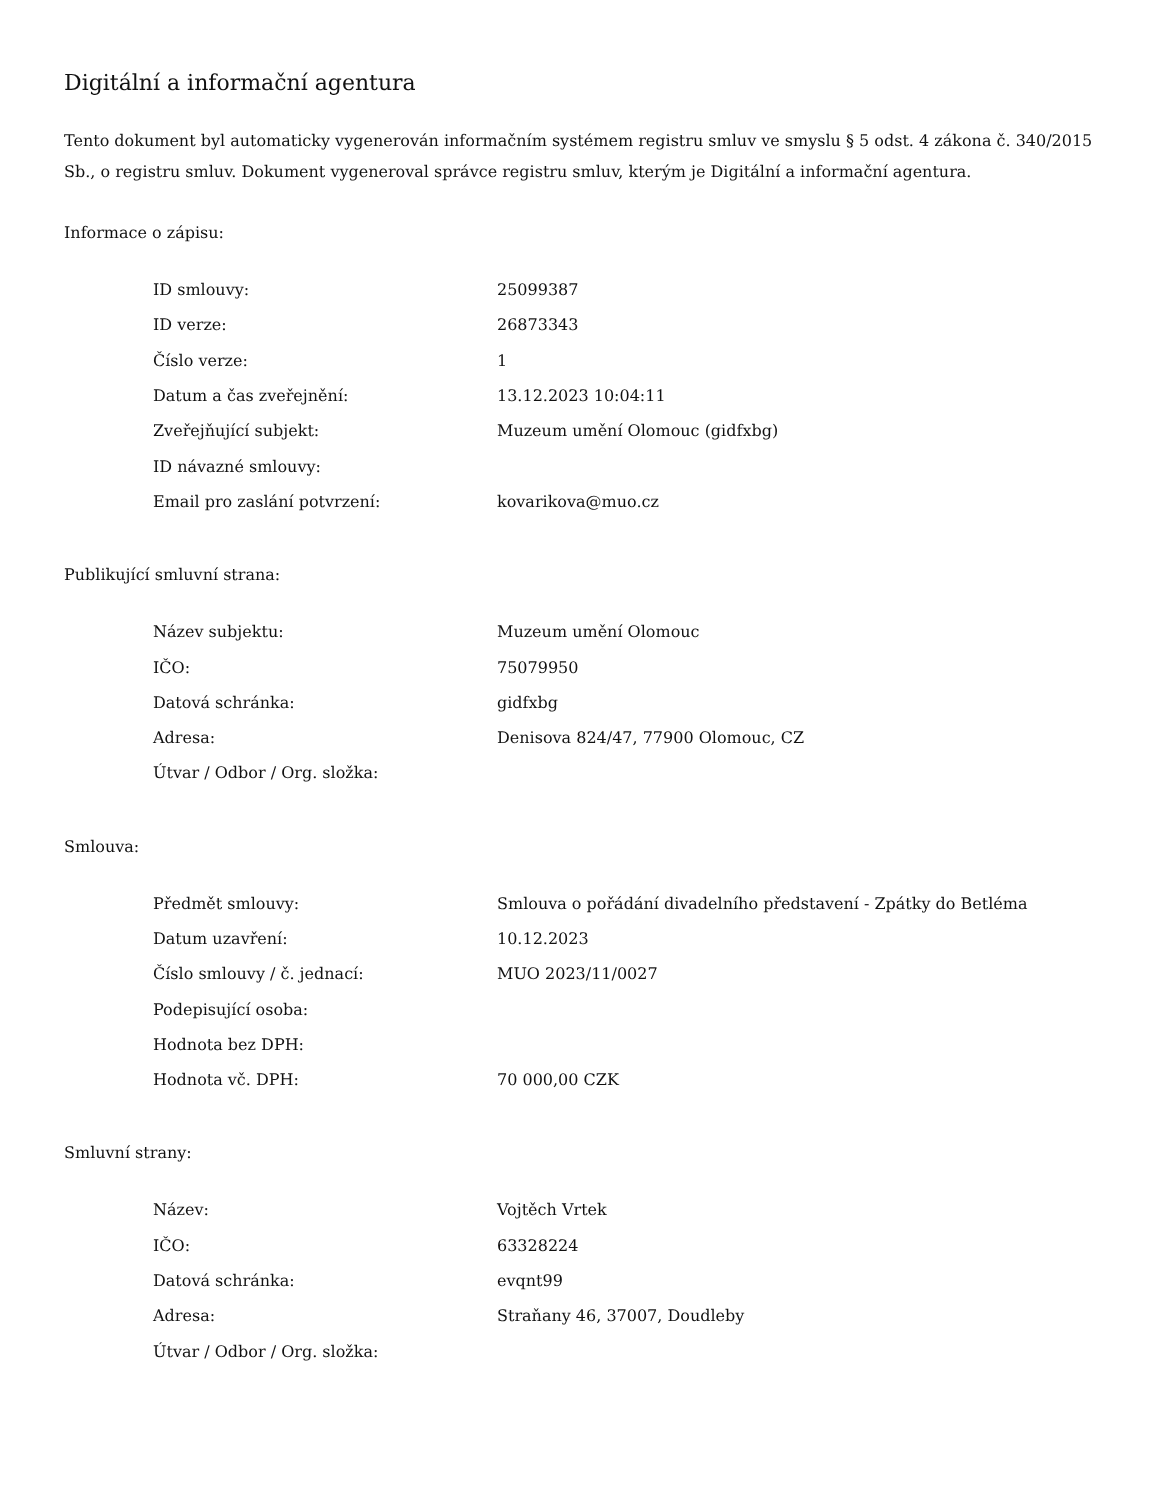Digitální a informační agentura
Tento dokument byl automaticky vygenerován informačním systémem registru smluv ve smyslu § 5 odst. 4 zákona č. 340/2015 Sb., o registru smluv. Dokument vygeneroval správce registru smluv, kterým je Digitální a informační agentura.
Informace o zápisu:
| ID smlouvy: | 25099387 |
| ID verze: | 26873343 |
| Číslo verze: | 1 |
| Datum a čas zveřejnění: | 13.12.2023 10:04:11 |
| Zveřejňující subjekt: | Muzeum umění Olomouc (gidfxbg) |
| ID návazné smlouvy: | |
| Email pro zaslání potvrzení: | kovarikova@muo.cz |
Publikující smluvní strana:
| Název subjektu: | Muzeum umění Olomouc |
| IČO: | 75079950 |
| Datová schránka: | gidfxbg |
| Adresa: | Denisova 824/47, 77900 Olomouc, CZ |
| Útvar / Odbor / Org. složka: | |
Smlouva:
| Předmět smlouvy: | Smlouva o pořádání divadelního představení - Zpátky do Betléma |
| Datum uzavření: | 10.12.2023 |
| Číslo smlouvy / č. jednací: | MUO 2023/11/0027 |
| Podepisující osoba: | |
| Hodnota bez DPH: | |
| Hodnota vč. DPH: | 70 000,00 CZK |
Smluvní strany:
| Název: | Vojtěch Vrtek |
| IČO: | 63328224 |
| Datová schránka: | evqnt99 |
| Adresa: | Straňany 46, 37007, Doudleby |
| Útvar / Odbor / Org. složka: | |